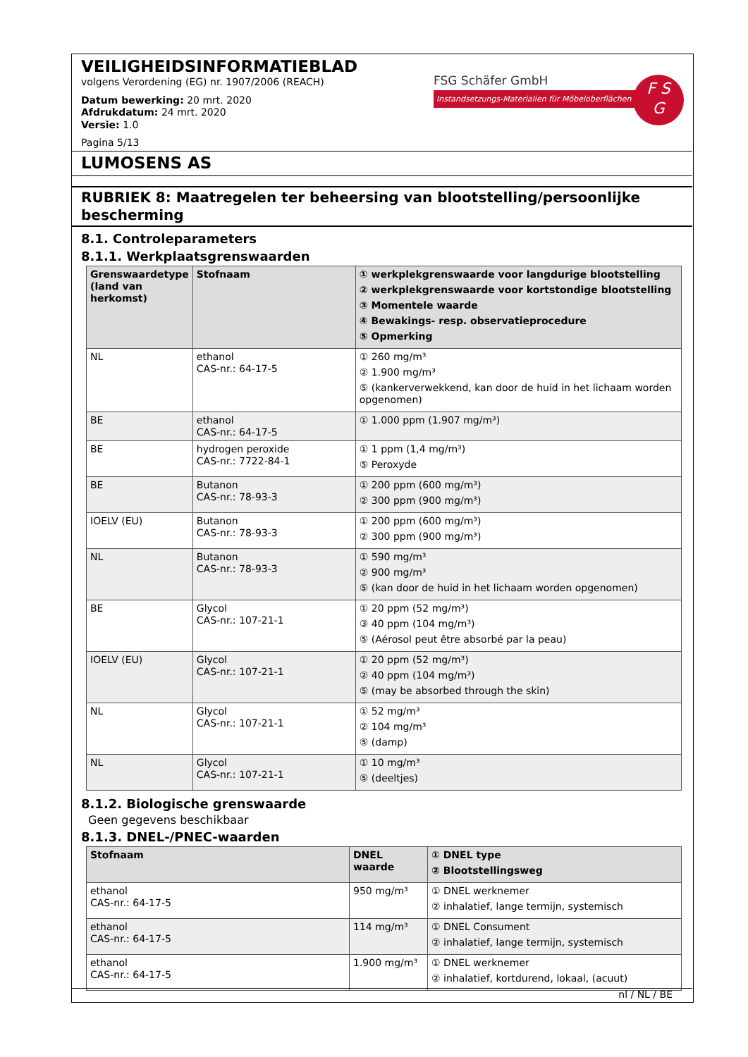VEILIGHEIDSINFORMATIEBLAD
volgens Verordening (EG) nr. 1907/2006 (REACH)
Datum bewerking: 20 mrt. 2020
Afdrukdatum: 24 mrt. 2020
Versie: 1.0
Pagina 5/13
FSG Schäfer GmbH
Instandsetzungs-Materialien für Möbeloberflächen
F S
G
LUMOSENS AS
RUBRIEK 8: Maatregelen ter beheersing van blootstelling/persoonlijke bescherming
8.1. Controleparameters
8.1.1. Werkplaatsgrenswaarden
| Grenswaardetype (land van herkomst) | Stofnaam | ① werkplekgrenswaarde voor langdurige blootstelling ② werkplekgrenswaarde voor kortstondige blootstelling ③ Momentele waarde ④ Bewakings- resp. observatieprocedure ⑤ Opmerking |
| --- | --- | --- |
| NL | ethanol CAS-nr.: 64-17-5 | ① 260 mg/m³ ② 1.900 mg/m³ ⑤ (kankerverwekkend, kan door de huid in het lichaam worden opgenomen) |
| BE | ethanol CAS-nr.: 64-17-5 | ① 1.000 ppm (1.907 mg/m³) |
| BE | hydrogen peroxide CAS-nr.: 7722-84-1 | ① 1 ppm (1,4 mg/m³) ⑤ Peroxyde |
| BE | Butanon CAS-nr.: 78-93-3 | ① 200 ppm (600 mg/m³) ② 300 ppm (900 mg/m³) |
| IOELV (EU) | Butanon CAS-nr.: 78-93-3 | ① 200 ppm (600 mg/m³) ② 300 ppm (900 mg/m³) |
| NL | Butanon CAS-nr.: 78-93-3 | ① 590 mg/m³ ② 900 mg/m³ ⑤ (kan door de huid in het lichaam worden opgenomen) |
| BE | Glycol CAS-nr.: 107-21-1 | ① 20 ppm (52 mg/m³) ③ 40 ppm (104 mg/m³) ⑤ (Aérosol peut être absorbé par la peau) |
| IOELV (EU) | Glycol CAS-nr.: 107-21-1 | ① 20 ppm (52 mg/m³) ② 40 ppm (104 mg/m³) ⑤ (may be absorbed through the skin) |
| NL | Glycol CAS-nr.: 107-21-1 | ① 52 mg/m³ ② 104 mg/m³ ⑤ (damp) |
| NL | Glycol CAS-nr.: 107-21-1 | ① 10 mg/m³ ⑤ (deeltjes) |
8.1.2. Biologische grenswaarde
Geen gegevens beschikbaar
8.1.3. DNEL-/PNEC-waarden
| Stofnaam | DNEL waarde | ① DNEL type ② Blootstellingsweg |
| --- | --- | --- |
| ethanol CAS-nr.: 64-17-5 | 950 mg/m³ | ① DNEL werknemer ② inhalatief, lange termijn, systemisch |
| ethanol CAS-nr.: 64-17-5 | 114 mg/m³ | ① DNEL Consument ② inhalatief, lange termijn, systemisch |
| ethanol CAS-nr.: 64-17-5 | 1.900 mg/m³ | ① DNEL werknemer ② inhalatief, kortdurend, lokaal, (acuut) |
nl / NL / BE